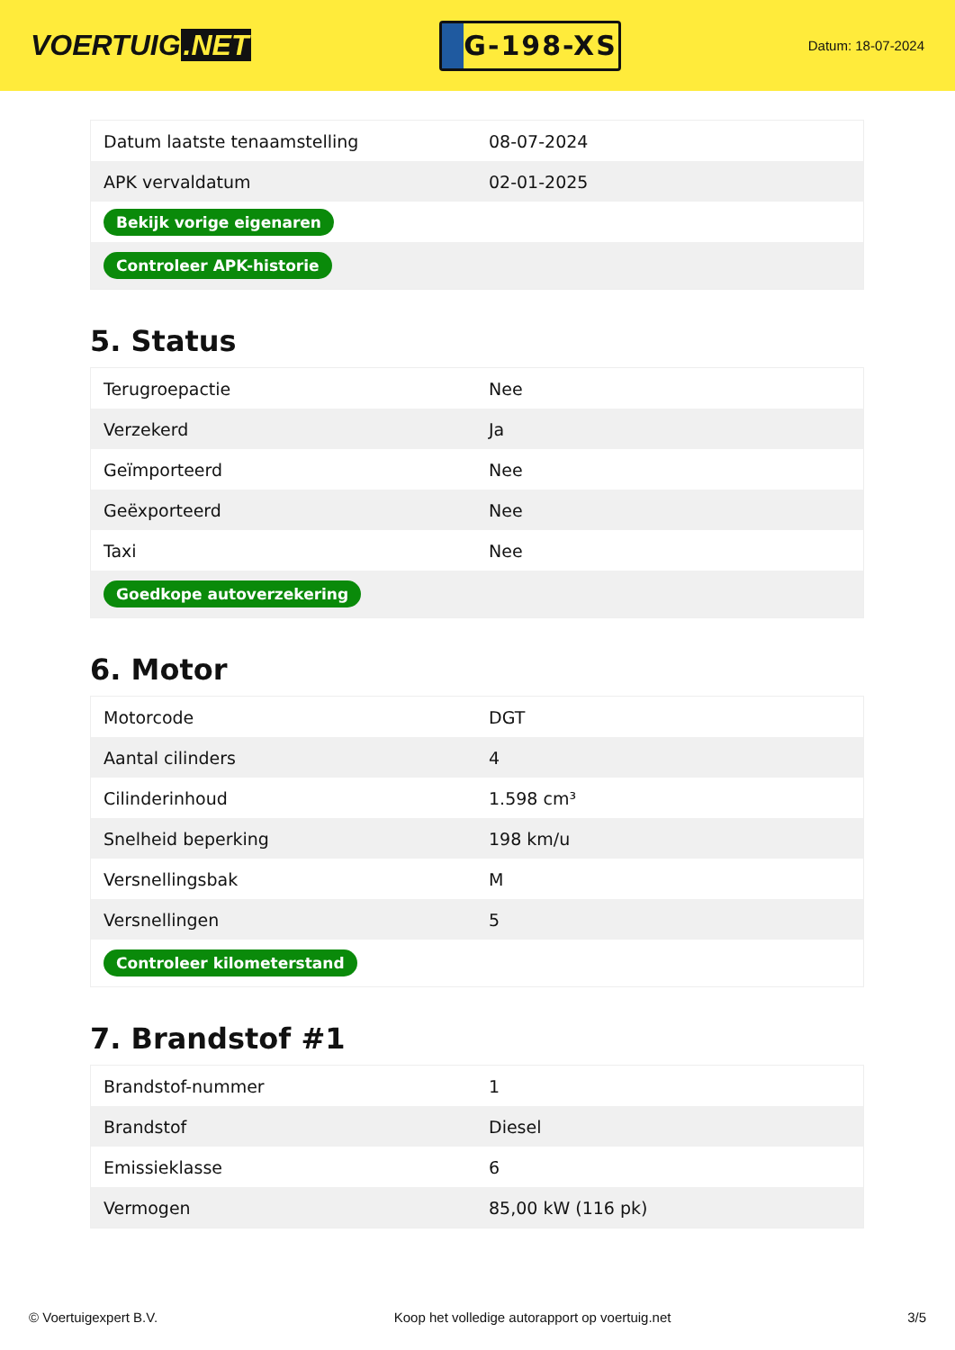VOERTUIG.NET
G-198-XS
Datum: 18-07-2024
| Datum laatste tenaamstelling | 08-07-2024 |
| APK vervaldatum | 02-01-2025 |
| Bekijk vorige eigenaren | |
| Controleer APK-historie | |
5. Status
| Terugroepactie | Nee |
| Verzekerd | Ja |
| Geïmporteerd | Nee |
| Geëxporteerd | Nee |
| Taxi | Nee |
| Goedkope autoverzekering | |
6. Motor
| Motorcode | DGT |
| Aantal cilinders | 4 |
| Cilinderinhoud | 1.598 cm³ |
| Snelheid beperking | 198 km/u |
| Versnellingsbak | M |
| Versnellingen | 5 |
| Controleer kilometerstand | |
7. Brandstof #1
| Brandstof-nummer | 1 |
| Brandstof | Diesel |
| Emissieklasse | 6 |
| Vermogen | 85,00 kW (116 pk) |
© Voertuigexpert B.V. Koop het volledige autorapport op voertuig.net 3/5